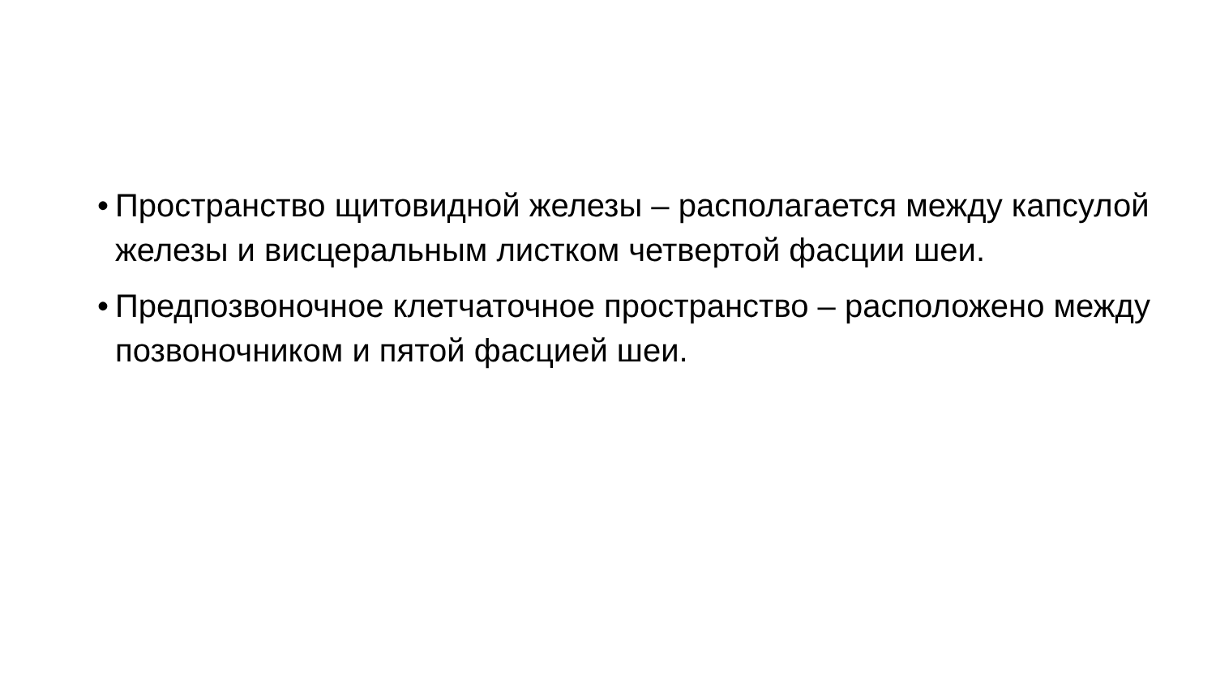• Пространство щитовидной железы – располагается между капсулой железы и висцеральным листком четвертой фасции шеи.
• Предпозвоночное клетчаточное пространство – расположено между позвоночником и пятой фасцией шеи.